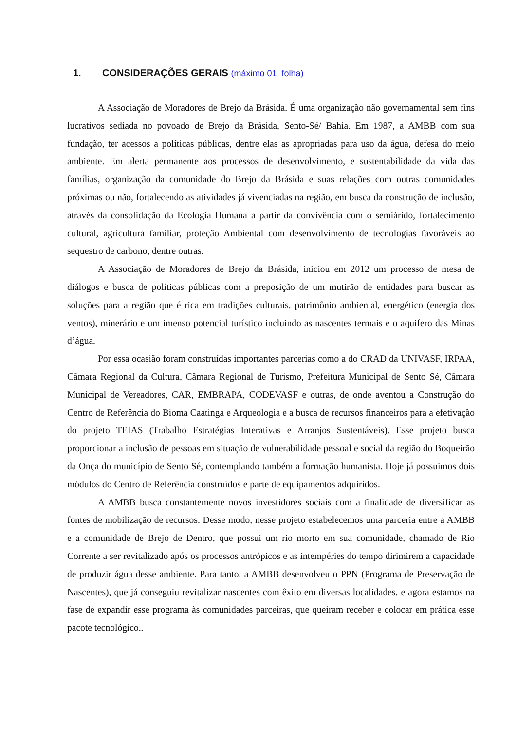1. CONSIDERAÇÕES GERAIS (máximo 01 folha)
A Associação de Moradores de Brejo da Brásida. É uma organização não governamental sem fins lucrativos sediada no povoado de Brejo da Brásida, Sento-Sé/ Bahia. Em 1987, a AMBB com sua fundação, ter acessos a políticas públicas, dentre elas as apropriadas para uso da água, defesa do meio ambiente. Em alerta permanente aos processos de desenvolvimento, e sustentabilidade da vida das famílias, organização da comunidade do Brejo da Brásida e suas relações com outras comunidades próximas ou não, fortalecendo as atividades já vivenciadas na região, em busca da construção de inclusão, através da consolidação da Ecologia Humana a partir da convivência com o semiárido, fortalecimento cultural, agricultura familiar, proteção Ambiental com desenvolvimento de tecnologias favoráveis ao sequestro de carbono, dentre outras.
A Associação de Moradores de Brejo da Brásida, iniciou em 2012 um processo de mesa de diálogos e busca de políticas públicas com a preposição de um mutirão de entidades para buscar as soluções para a região que é rica em tradições culturais, patrimônio ambiental, energético (energia dos ventos), minerário e um imenso potencial turístico incluindo as nascentes termais e o aquifero das Minas d’água.
Por essa ocasião foram construídas importantes parcerias como a do CRAD da UNIVASF, IRPAA, Câmara Regional da Cultura, Câmara Regional de Turismo, Prefeitura Municipal de Sento Sé, Câmara Municipal de Vereadores, CAR, EMBRAPA, CODEVASF e outras, de onde aventou a Construção do Centro de Referência do Bioma Caatinga e Arqueologia e a busca de recursos financeiros para a efetivação do projeto TEIAS (Trabalho Estratégias Interativas e Arranjos Sustentáveis). Esse projeto busca proporcionar a inclusão de pessoas em situação de vulnerabilidade pessoal e social da região do Boqueirão da Onça do município de Sento Sé, contemplando também a formação humanista. Hoje já possuimos dois módulos do Centro de Referência construídos e parte de equipamentos adquiridos.
A AMBB busca constantemente novos investidores sociais com a finalidade de diversificar as fontes de mobilização de recursos. Desse modo, nesse projeto estabelecemos uma parceria entre a AMBB e a comunidade de Brejo de Dentro, que possui um rio morto em sua comunidade, chamado de Rio Corrente a ser revitalizado após os processos antrópicos e as intempéries do tempo dirimirem a capacidade de produzir água desse ambiente. Para tanto, a AMBB desenvolveu o PPN (Programa de Preservação de Nascentes), que já conseguiu revitalizar nascentes com êxito em diversas localidades, e agora estamos na fase de expandir esse programa às comunidades parceiras, que queiram receber e colocar em prática esse pacote tecnológico..